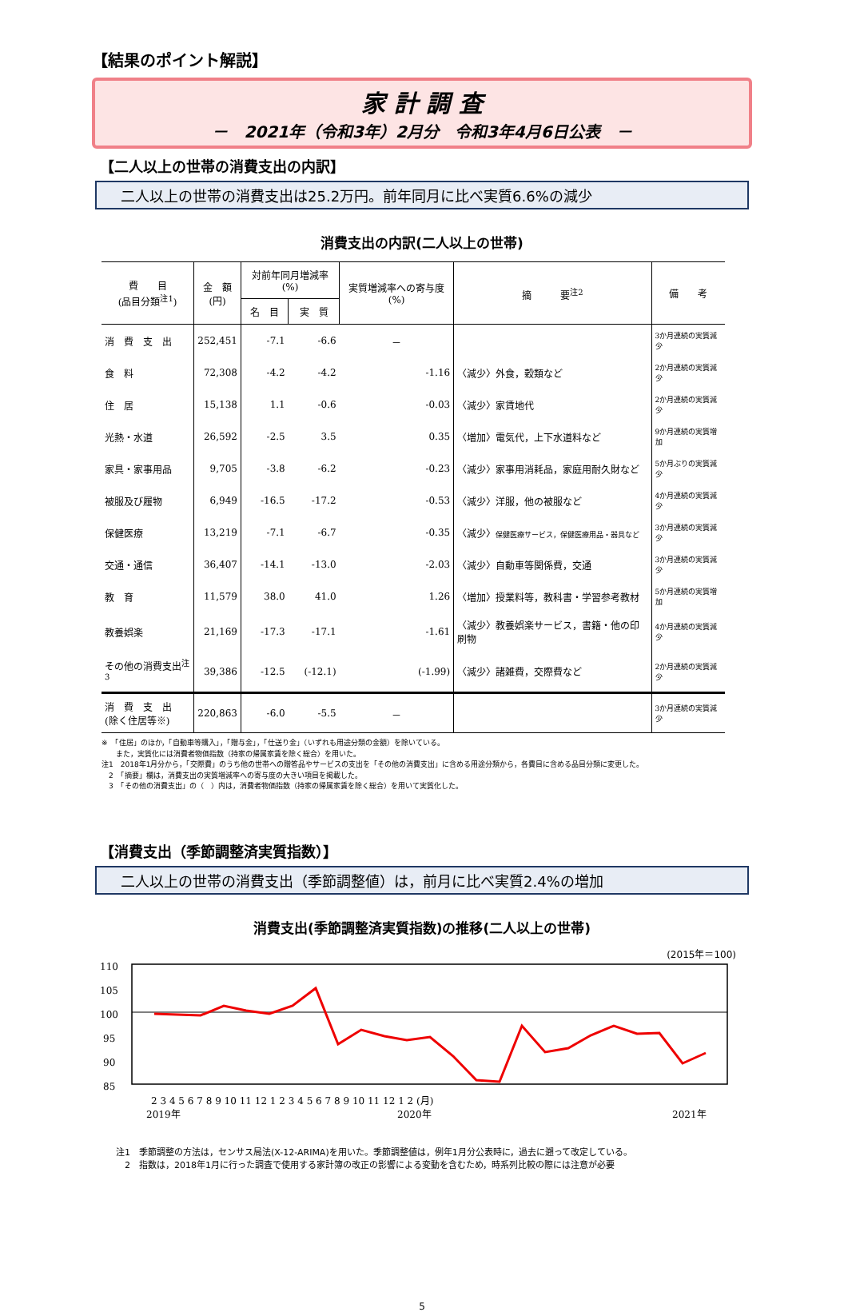【結果のポイント解説】
家 計 調 査
－　2021年（令和3年）2月分　令和3年4月6日公表　－
【二人以上の世帯の消費支出の内訳】
二人以上の世帯の消費支出は25.2万円。前年同月に比べ実質6.6%の減少
消費支出の内訳(二人以上の世帯)
| 費 目 (品目分類<sup>注1</sup>) | 金 額 (円) | 対前年同月増減率(%) | | 実質増減率への寄与度(%) | 摘 要<sup>注2</sup> | 備 考 |
| --- | --- | --- | --- | --- | --- | --- |
| | | 名 目 | 実 質 | | | |
| 消 費 支 出 | 252,451 | -7.1 | -6.6 | － | | 3か月連続の実質減少 |
| 食 料 | 72,308 | -4.2 | -4.2 | -1.16 | 〈減少〉外食，穀類など | 2か月連続の実質減少 |
| 住 居 | 15,138 | 1.1 | -0.6 | -0.03 | 〈減少〉家賃地代 | 2か月連続の実質減少 |
| 光熱・水道 | 26,592 | -2.5 | 3.5 | 0.35 | 〈増加〉電気代，上下水道料など | 9か月連続の実質増加 |
| 家具・家事用品 | 9,705 | -3.8 | -6.2 | -0.23 | 〈減少〉家事用消耗品，家庭用耐久財など | 5か月ぶりの実質減少 |
| 被服及び履物 | 6,949 | -16.5 | -17.2 | -0.53 | 〈減少〉洋服，他の被服など | 4か月連続の実質減少 |
| 保健医療 | 13,219 | -7.1 | -6.7 | -0.35 | 〈減少〉 保健医療サービス，保健医療用品・器具など | 3か月連続の実質減少 |
| 交通・通信 | 36,407 | -14.1 | -13.0 | -2.03 | 〈減少〉自動車等関係費，交通 | 3か月連続の実質減少 |
| 教 育 | 11,579 | 38.0 | 41.0 | 1.26 | 〈増加〉授業料等，教科書・学習参考教材 | 5か月連続の実質増加 |
| 教養娯楽 | 21,169 | -17.3 | -17.1 | -1.61 | 〈減少〉教養娯楽サービス，書籍・他の印刷物 | 4か月連続の実質減少 |
| その他の消費支出<sup>注3</sup> | 39,386 | -12.5 | (-12.1) | (-1.99) | 〈減少〉諸雑費，交際費など | 2か月連続の実質減少 |
| 消 費 支 出 (除く住居等※) | 220,863 | -6.0 | -5.5 | － | | 3か月連続の実質減少 |
※　「住居」のほか，「自動車等購入」，「贈与金」，「仕送り金」（いずれも用途分類の金額）を除いている。
　　また，実質化には消費者物価指数（持家の帰属家賃を除く総合）を用いた。
注1　2018年1月分から，「交際費」のうち他の世帯への贈答品やサービスの支出を「その他の消費支出」に含める用途分類から，各費目に含める品目分類に変更した。
　2　「摘要」欄は，消費支出の実質増減率への寄与度の大きい項目を掲載した。
　3　「その他の消費支出」の（　）内は，消費者物価指数（持家の帰属家賃を除く総合）を用いて実質化した。
【消費支出（季節調整済実質指数）】
二人以上の世帯の消費支出（季節調整値）は，前月に比べ実質2.4%の増加
消費支出(季節調整済実質指数)の推移(二人以上の世帯)
(2015年＝100)
110
105
100
95
90
85
2 3 4 5 6 7 8 9 10 11 12 1 2 3 4 5 6 7 8 9 10 11 12 1 2 (月)
2019年
2020年
2021年
注1　季節調整の方法は，センサス局法(X-12-ARIMA)を用いた。季節調整値は，例年1月分公表時に，過去に遡って改定している。
　2　指数は，2018年1月に行った調査で使用する家計簿の改正の影響による変動を含むため，時系列比較の際には注意が必要
5